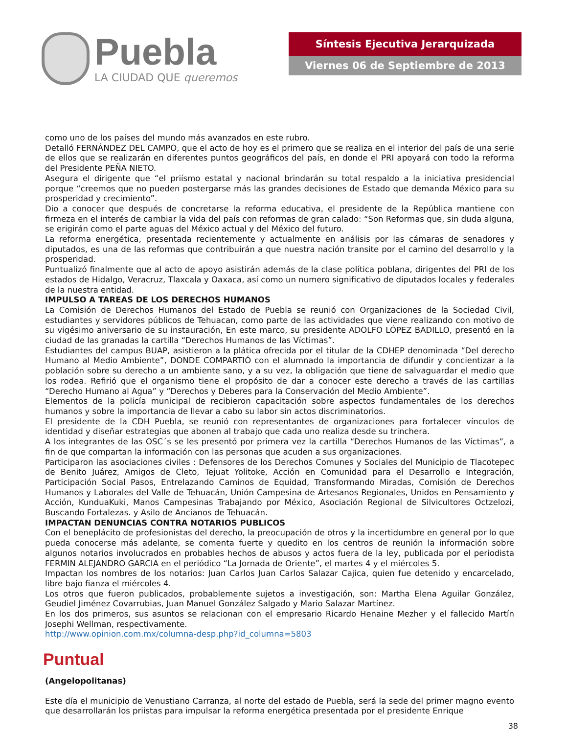Puebla
LA CIUDAD QUE queremos
Síntesis Ejecutiva Jerarquizada
Viernes 06 de Septiembre de 2013
como uno de los países del mundo más avanzados en este rubro.
Detalló FERNÁNDEZ DEL CAMPO, que el acto de hoy es el primero que se realiza en el interior del país de una serie de ellos que se realizarán en diferentes puntos geográficos del país, en donde el PRI apoyará con todo la reforma del Presidente PEÑA NIETO.
Asegura el dirigente que “el priísmo estatal y nacional brindarán su total respaldo a la iniciativa presidencial porque “creemos que no pueden postergarse más las grandes decisiones de Estado que demanda México para su prosperidad y crecimiento”.
Dio a conocer que después de concretarse la reforma educativa, el presidente de la República mantiene con firmeza en el interés de cambiar la vida del país con reformas de gran calado: “Son Reformas que, sin duda alguna, se erigirán como el parte aguas del México actual y del México del futuro.
La reforma energética, presentada recientemente y actualmente en análisis por las cámaras de senadores y diputados, es una de las reformas que contribuirán a que nuestra nación transite por el camino del desarrollo y la prosperidad.
Puntualizó finalmente que al acto de apoyo asistirán además de la clase política poblana, dirigentes del PRI de los estados de Hidalgo, Veracruz, Tlaxcala y Oaxaca, así como un numero significativo de diputados locales y federales de la nuestra entidad.
IMPULSO A TAREAS DE LOS DERECHOS HUMANOS
La Comisión de Derechos Humanos del Estado de Puebla se reunió con Organizaciones de la Sociedad Civil, estudiantes y servidores públicos de Tehuacan, como parte de las actividades que viene realizando con motivo de su vigésimo aniversario de su instauración, En este marco, su presidente ADOLFO LÓPEZ BADILLO, presentó en la ciudad de las granadas la cartilla “Derechos Humanos de las Víctimas”.
Estudiantes del campus BUAP, asistieron a la plática ofrecida por el titular de la CDHEP denominada “Del derecho Humano al Medio Ambiente”, DONDE COMPARTIÓ con el alumnado la importancia de difundir y concientizar a la población sobre su derecho a un ambiente sano, y a su vez, la obligación que tiene de salvaguardar el medio que los rodea. Refirió que el organismo tiene el propósito de dar a conocer este derecho a través de las cartillas “Derecho Humano al Agua” y “Derechos y Deberes para la Conservación del Medio Ambiente”.
Elementos de la policía municipal de recibieron capacitación sobre aspectos fundamentales de los derechos humanos y sobre la importancia de llevar a cabo su labor sin actos discriminatorios.
El presidente de la CDH Puebla, se reunió con representantes de organizaciones para fortalecer vínculos de identidad y diseñar estrategias que abonen al trabajo que cada uno realiza desde su trinchera.
A los integrantes de las OSC´s se les presentó por primera vez la cartilla “Derechos Humanos de las Víctimas”, a fin de que compartan la información con las personas que acuden a sus organizaciones.
Participaron las asociaciones civiles : Defensores de los Derechos Comunes y Sociales del Municipio de Tlacotepec de Benito Juárez, Amigos de Cleto, Tejuat Yolitoke, Acción en Comunidad para el Desarrollo e Integración, Participación Social Pasos, Entrelazando Caminos de Equidad, Transformando Miradas, Comisión de Derechos Humanos y Laborales del Valle de Tehuacán, Unión Campesina de Artesanos Regionales, Unidos en Pensamiento y Acción, KunduaKuki, Manos Campesinas Trabajando por México, Asociación Regional de Silvicultores Octzelozi, Buscando Fortalezas. y Asilo de Ancianos de Tehuacán.
IMPACTAN DENUNCIAS CONTRA NOTARIOS PUBLICOS
Con el beneplácito de profesionistas del derecho, la preocupación de otros y la incertidumbre en general por lo que pueda conocerse más adelante, se comenta fuerte y quedito en los centros de reunión la información sobre algunos notarios involucrados en probables hechos de abusos y actos fuera de la ley, publicada por el periodista FERMIN ALEJANDRO GARCIA en el periódico “La Jornada de Oriente”, el martes 4 y el miércoles 5.
Impactan los nombres de los notarios: Juan Carlos Juan Carlos Salazar Cajica, quien fue detenido y encarcelado, libre bajo fianza el miércoles 4.
Los otros que fueron publicados, probablemente sujetos a investigación, son: Martha Elena Aguilar González, Geudiel Jiménez Covarrubias, Juan Manuel González Salgado y Mario Salazar Martínez.
En los dos primeros, sus asuntos se relacionan con el empresario Ricardo Henaine Mezher y el fallecido Martín Josephi Wellman, respectivamente.
http://www.opinion.com.mx/columna-desp.php?id_columna=5803
Puntual
(Angelopolitanas)
Este día el municipio de Venustiano Carranza, al norte del estado de Puebla, será la sede del primer magno evento que desarrollarán los priistas para impulsar la reforma energética presentada por el presidente Enrique
38